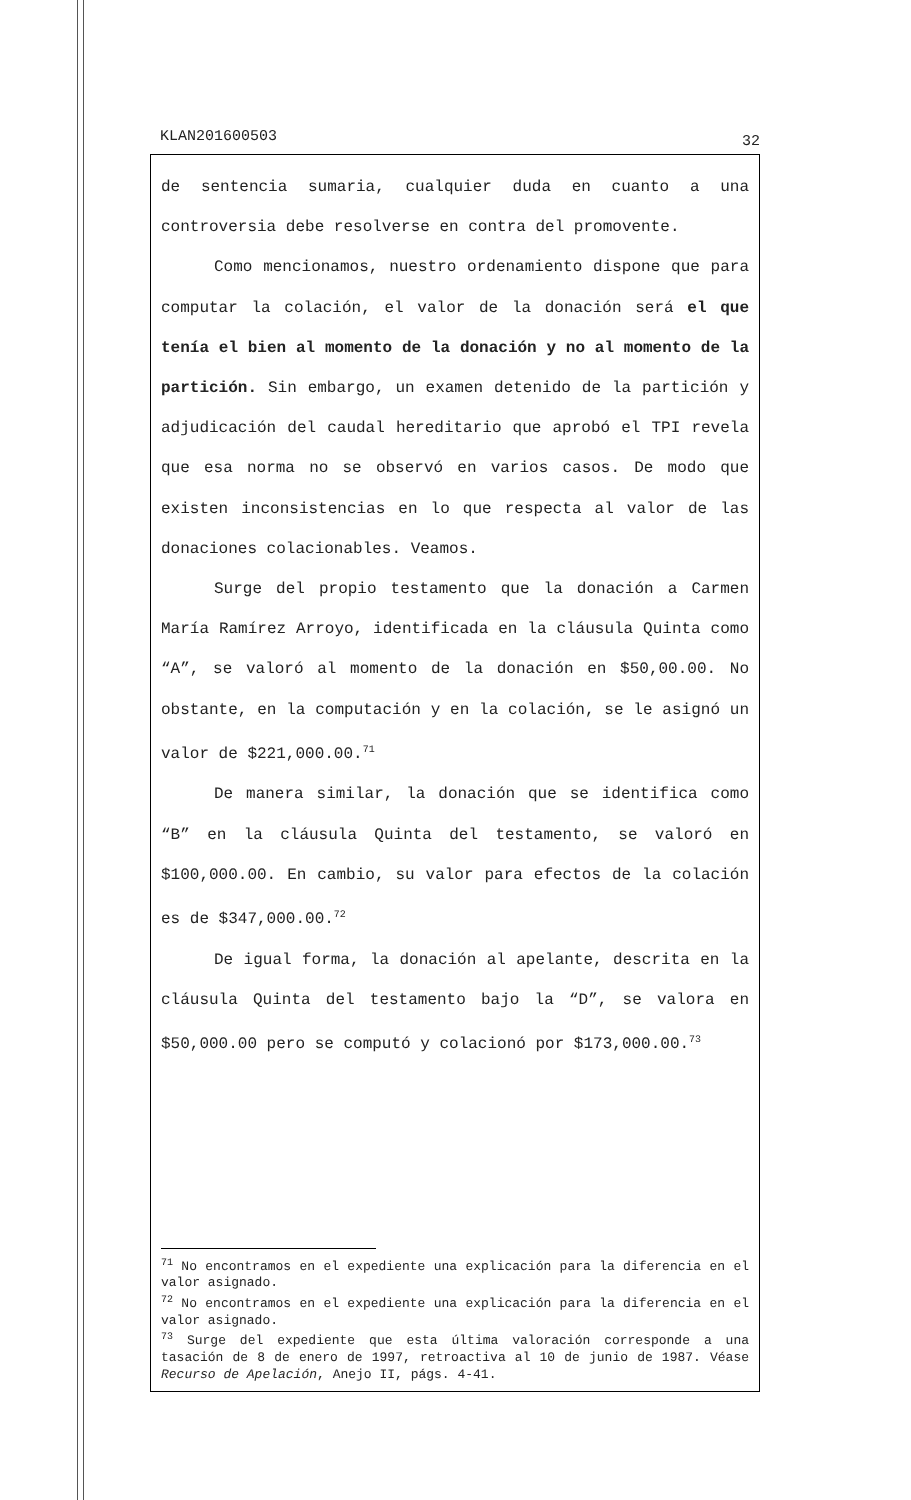KLAN201600503 32
de sentencia sumaria, cualquier duda en cuanto a una controversia debe resolverse en contra del promovente.
Como mencionamos, nuestro ordenamiento dispone que para computar la colación, el valor de la donación será el que tenía el bien al momento de la donación y no al momento de la partición. Sin embargo, un examen detenido de la partición y adjudicación del caudal hereditario que aprobó el TPI revela que esa norma no se observó en varios casos. De modo que existen inconsistencias en lo que respecta al valor de las donaciones colacionables. Veamos.
Surge del propio testamento que la donación a Carmen María Ramírez Arroyo, identificada en la cláusula Quinta como “A”, se valoró al momento de la donación en $50,00.00. No obstante, en la computación y en la colación, se le asignó un valor de $221,000.00.<sup>71</sup>
De manera similar, la donación que se identifica como “B” en la cláusula Quinta del testamento, se valoró en $100,000.00. En cambio, su valor para efectos de la colación es de $347,000.00.<sup>72</sup>
De igual forma, la donación al apelante, descrita en la cláusula Quinta del testamento bajo la “D”, se valora en $50,000.00 pero se computó y colacionó por $173,000.00.<sup>73</sup>
<sup>71</sup> No encontramos en el expediente una explicación para la diferencia en el valor asignado.
<sup>72</sup> No encontramos en el expediente una explicación para la diferencia en el valor asignado.
<sup>73</sup> Surge del expediente que esta última valoración corresponde a una tasación de 8 de enero de 1997, retroactiva al 10 de junio de 1987. Véase Recurso de Apelación, Anejo II, págs. 4-41.